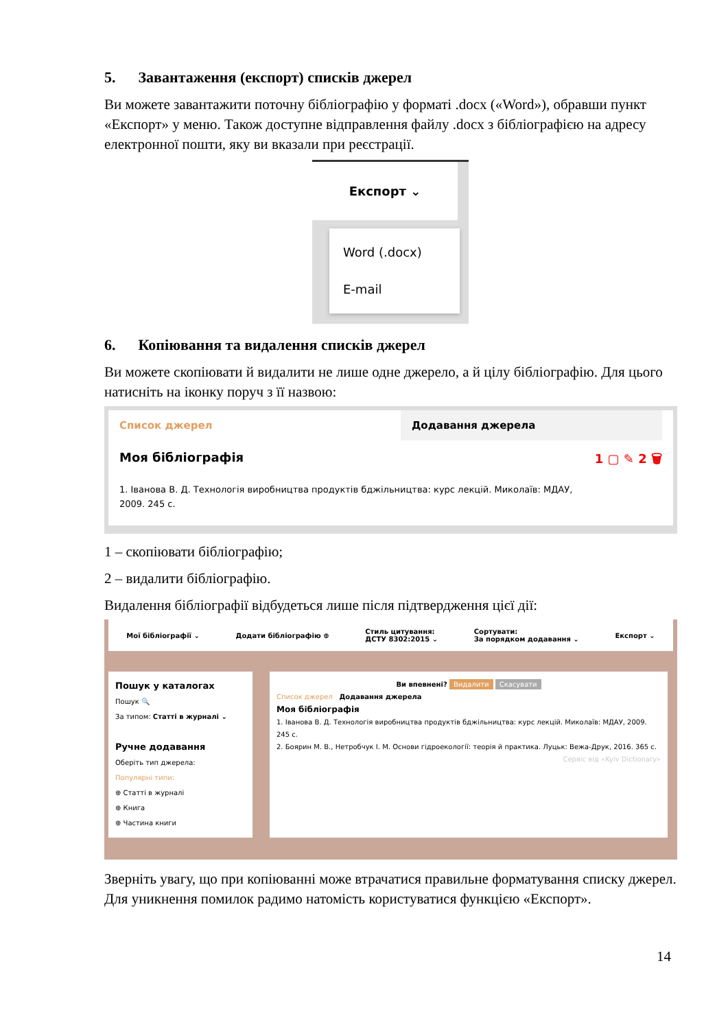5. Завантаження (експорт) списків джерел
Ви можете завантажити поточну бібліографію у форматі .docx («Word»), обравши пункт «Експорт» у меню. Також доступне відправлення файлу .docx з бібліографією на адресу електронної пошти, яку ви вказали при реєстрації.
Експорт ⌄
Word (.docx)
E-mail
6. Копіювання та видалення списків джерел
Ви можете скопіювати й видалити не лише одне джерело, а й цілу бібліографію. Для цього натисніть на іконку поруч з її назвою:
Список джерел Додавання джерела
Моя бібліографія 1 ▢ ✎ 2 🗑
1. Іванова В. Д. Технологія виробництва продуктів бджільництва: курс лекцій. Миколаїв: МДАУ, 2009. 245 с.
1 – скопіювати бібліографію;
2 – видалити бібліографію.
Видалення бібліографії відбудеться лише після підтвердження цієї дії:
Мої бібліографії ⌄ Додати бібліографію ⊕ Стиль цитування:
ДСТУ 8302:2015 ⌄ Сортувати:
За порядком додавання ⌄ Експорт ⌄
Пошук у каталогах
Пошук 🔍
За типом: Статті в журналі ⌄
Ручне додавання
Оберіть тип джерела:
Популярні типи:
⊕ Статті в журналі
⊕ Книга
⊕ Частина книги
Ви впевнені? Видалити Скасувати
Список джерел Додавання джерела
Моя бібліографія
1. Іванова В. Д. Технологія виробництва продуктів бджільництва: курс лекцій. Миколаїв: МДАУ, 2009. 245 с.
2. Боярин М. В., Нетробчук І. М. Основи гідроекології: теорія й практика. Луцьк: Вежа-Друк, 2016. 365 с.
Сервіс від «Kyiv Dictionary»
Зверніть увагу, що при копіюванні може втрачатися правильне форматування списку джерел. Для уникнення помилок радимо натомість користуватися функцією «Експорт».
14